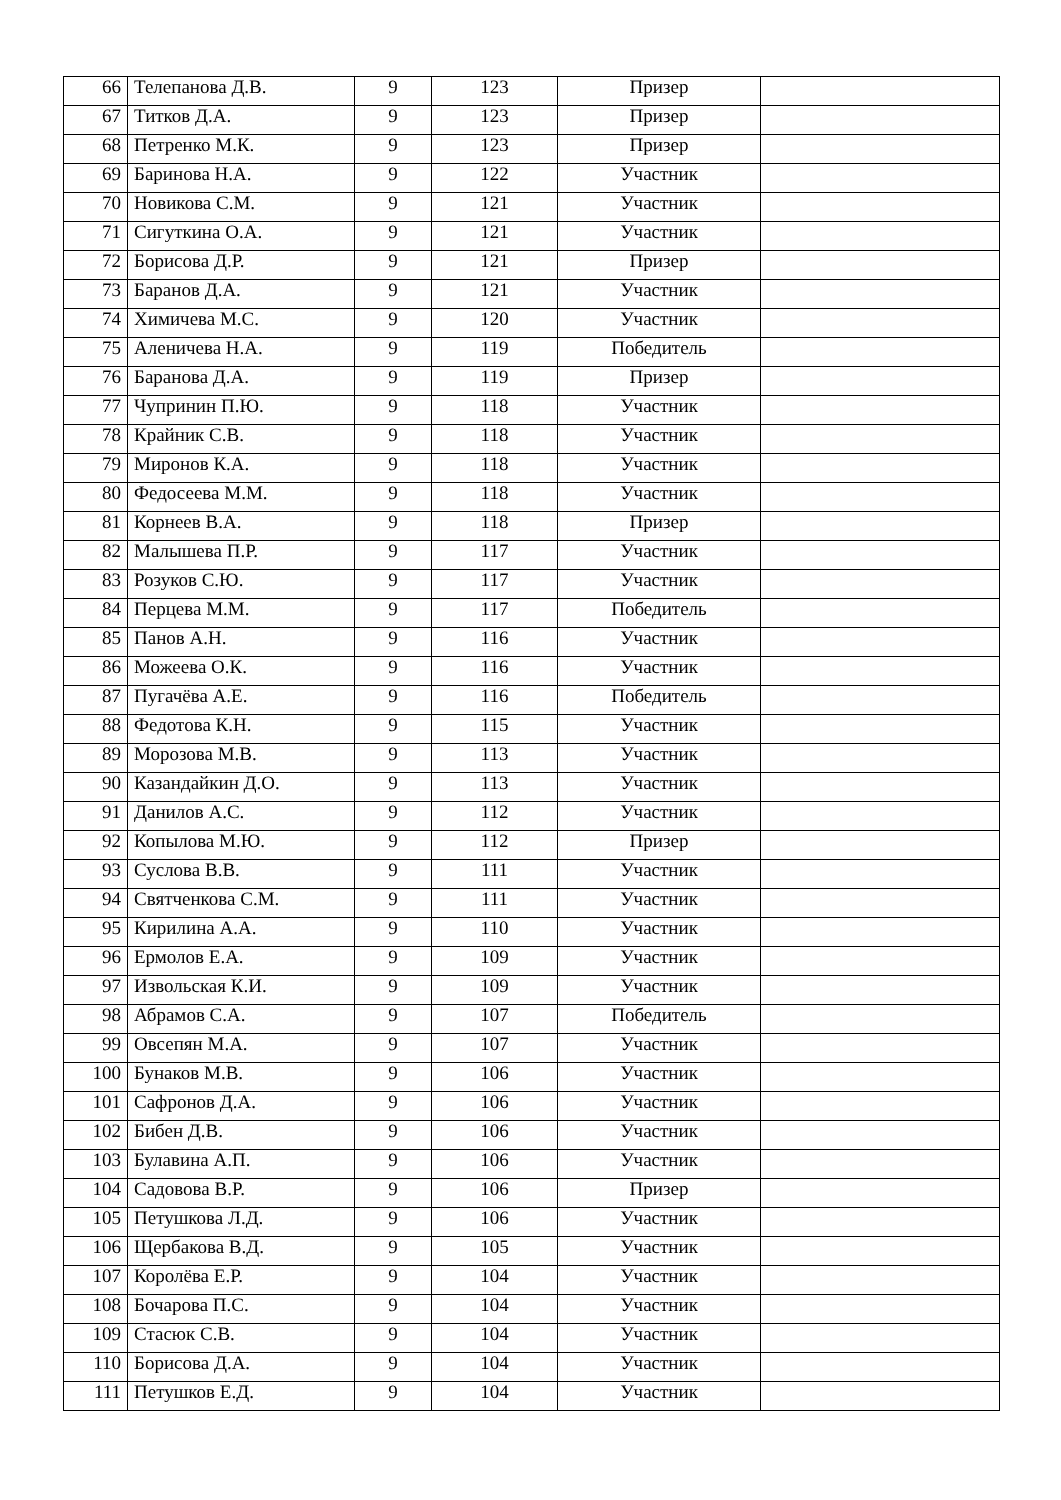| 66 | Телепанова Д.В. | 9 | 123 | Призер | |
| 67 | Титков Д.А. | 9 | 123 | Призер | |
| 68 | Петренко М.К. | 9 | 123 | Призер | |
| 69 | Баринова Н.А. | 9 | 122 | Участник | |
| 70 | Новикова С.М. | 9 | 121 | Участник | |
| 71 | Сигуткина О.А. | 9 | 121 | Участник | |
| 72 | Борисова Д.Р. | 9 | 121 | Призер | |
| 73 | Баранов Д.А. | 9 | 121 | Участник | |
| 74 | Химичева М.С. | 9 | 120 | Участник | |
| 75 | Аленичева Н.А. | 9 | 119 | Победитель | |
| 76 | Баранова Д.А. | 9 | 119 | Призер | |
| 77 | Чупринин П.Ю. | 9 | 118 | Участник | |
| 78 | Крайник С.В. | 9 | 118 | Участник | |
| 79 | Миронов К.А. | 9 | 118 | Участник | |
| 80 | Федосеева М.М. | 9 | 118 | Участник | |
| 81 | Корнеев В.А. | 9 | 118 | Призер | |
| 82 | Малышева П.Р. | 9 | 117 | Участник | |
| 83 | Розуков С.Ю. | 9 | 117 | Участник | |
| 84 | Перцева М.М. | 9 | 117 | Победитель | |
| 85 | Панов А.Н. | 9 | 116 | Участник | |
| 86 | Можеева О.К. | 9 | 116 | Участник | |
| 87 | Пугачёва А.Е. | 9 | 116 | Победитель | |
| 88 | Федотова К.Н. | 9 | 115 | Участник | |
| 89 | Морозова М.В. | 9 | 113 | Участник | |
| 90 | Казандайкин Д.О. | 9 | 113 | Участник | |
| 91 | Данилов А.С. | 9 | 112 | Участник | |
| 92 | Копылова М.Ю. | 9 | 112 | Призер | |
| 93 | Суслова В.В. | 9 | 111 | Участник | |
| 94 | Святченкова С.М. | 9 | 111 | Участник | |
| 95 | Кирилина А.А. | 9 | 110 | Участник | |
| 96 | Ермолов Е.А. | 9 | 109 | Участник | |
| 97 | Извольская К.И. | 9 | 109 | Участник | |
| 98 | Абрамов С.А. | 9 | 107 | Победитель | |
| 99 | Овсепян М.А. | 9 | 107 | Участник | |
| 100 | Бунаков М.В. | 9 | 106 | Участник | |
| 101 | Сафронов Д.А. | 9 | 106 | Участник | |
| 102 | Бибен Д.В. | 9 | 106 | Участник | |
| 103 | Булавина А.П. | 9 | 106 | Участник | |
| 104 | Садовова В.Р. | 9 | 106 | Призер | |
| 105 | Петушкова Л.Д. | 9 | 106 | Участник | |
| 106 | Щербакова В.Д. | 9 | 105 | Участник | |
| 107 | Королёва Е.Р. | 9 | 104 | Участник | |
| 108 | Бочарова П.С. | 9 | 104 | Участник | |
| 109 | Стасюк С.В. | 9 | 104 | Участник | |
| 110 | Борисова Д.А. | 9 | 104 | Участник | |
| 111 | Петушков Е.Д. | 9 | 104 | Участник | |